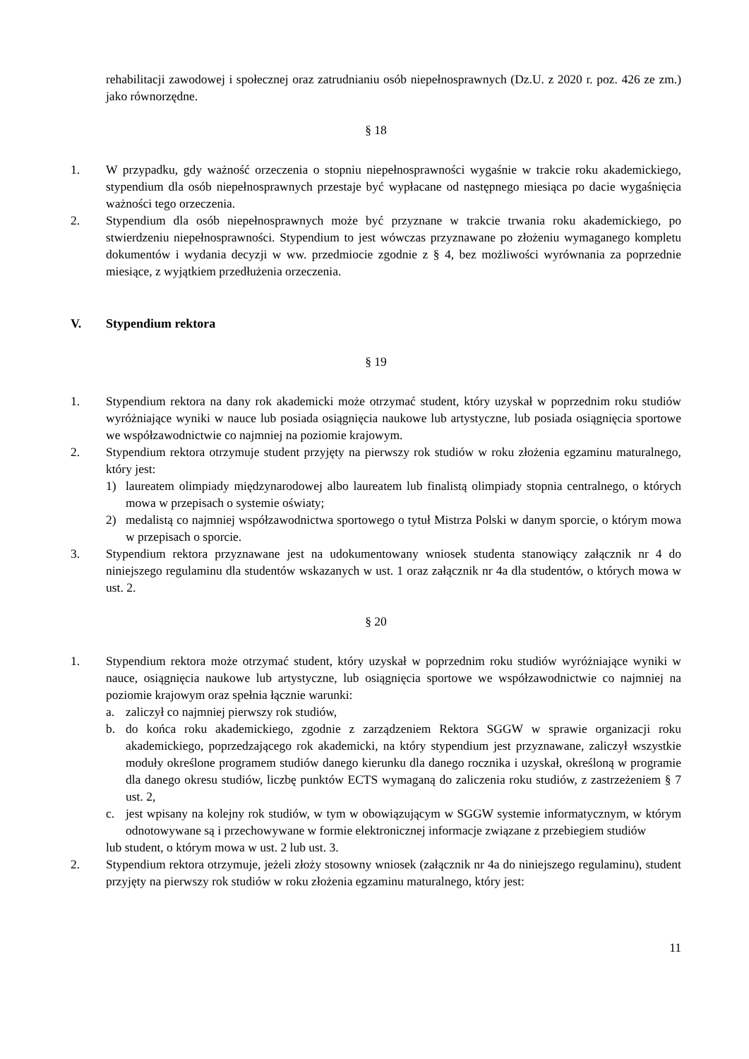rehabilitacji zawodowej i społecznej oraz zatrudnianiu osób niepełnosprawnych (Dz.U. z 2020 r. poz. 426 ze zm.) jako równorzędne.
§ 18
1. W przypadku, gdy ważność orzeczenia o stopniu niepełnosprawności wygaśnie w trakcie roku akademickiego, stypendium dla osób niepełnosprawnych przestaje być wypłacane od następnego miesiąca po dacie wygaśnięcia ważności tego orzeczenia.
2. Stypendium dla osób niepełnosprawnych może być przyznane w trakcie trwania roku akademickiego, po stwierdzeniu niepełnosprawności. Stypendium to jest wówczas przyznawane po złożeniu wymaganego kompletu dokumentów i wydania decyzji w ww. przedmiocie zgodnie z § 4, bez możliwości wyrównania za poprzednie miesiące, z wyjątkiem przedłużenia orzeczenia.
V. Stypendium rektora
§ 19
1. Stypendium rektora na dany rok akademicki może otrzymać student, który uzyskał w poprzednim roku studiów wyróżniające wyniki w nauce lub posiada osiągnięcia naukowe lub artystyczne, lub posiada osiągnięcia sportowe we współzawodnictwie co najmniej na poziomie krajowym.
2. Stypendium rektora otrzymuje student przyjęty na pierwszy rok studiów w roku złożenia egzaminu maturalnego, który jest:
1) laureatem olimpiady międzynarodowej albo laureatem lub finalistą olimpiady stopnia centralnego, o których mowa w przepisach o systemie oświaty;
2) medalistą co najmniej współzawodnictwa sportowego o tytuł Mistrza Polski w danym sporcie, o którym mowa w przepisach o sporcie.
3. Stypendium rektora przyznawane jest na udokumentowany wniosek studenta stanowiący załącznik nr 4 do niniejszego regulaminu dla studentów wskazanych w ust. 1 oraz załącznik nr 4a dla studentów, o których mowa w ust. 2.
§ 20
1. Stypendium rektora może otrzymać student, który uzyskał w poprzednim roku studiów wyróżniające wyniki w nauce, osiągnięcia naukowe lub artystyczne, lub osiągnięcia sportowe we współzawodnictwie co najmniej na poziomie krajowym oraz spełnia łącznie warunki:
a. zaliczył co najmniej pierwszy rok studiów,
b. do końca roku akademickiego, zgodnie z zarządzeniem Rektora SGGW w sprawie organizacji roku akademickiego, poprzedzającego rok akademicki, na który stypendium jest przyznawane, zaliczył wszystkie moduły określone programem studiów danego kierunku dla danego rocznika i uzyskał, określoną w programie dla danego okresu studiów, liczbę punktów ECTS wymaganą do zaliczenia roku studiów, z zastrzeżeniem § 7 ust. 2,
c. jest wpisany na kolejny rok studiów, w tym w obowiązującym w SGGW systemie informatycznym, w którym odnotowywane są i przechowywane w formie elektronicznej informacje związane z przebiegiem studiów
lub student, o którym mowa w ust. 2 lub ust. 3.
2. Stypendium rektora otrzymuje, jeżeli złoży stosowny wniosek (załącznik nr 4a do niniejszego regulaminu), student przyjęty na pierwszy rok studiów w roku złożenia egzaminu maturalnego, który jest:
11